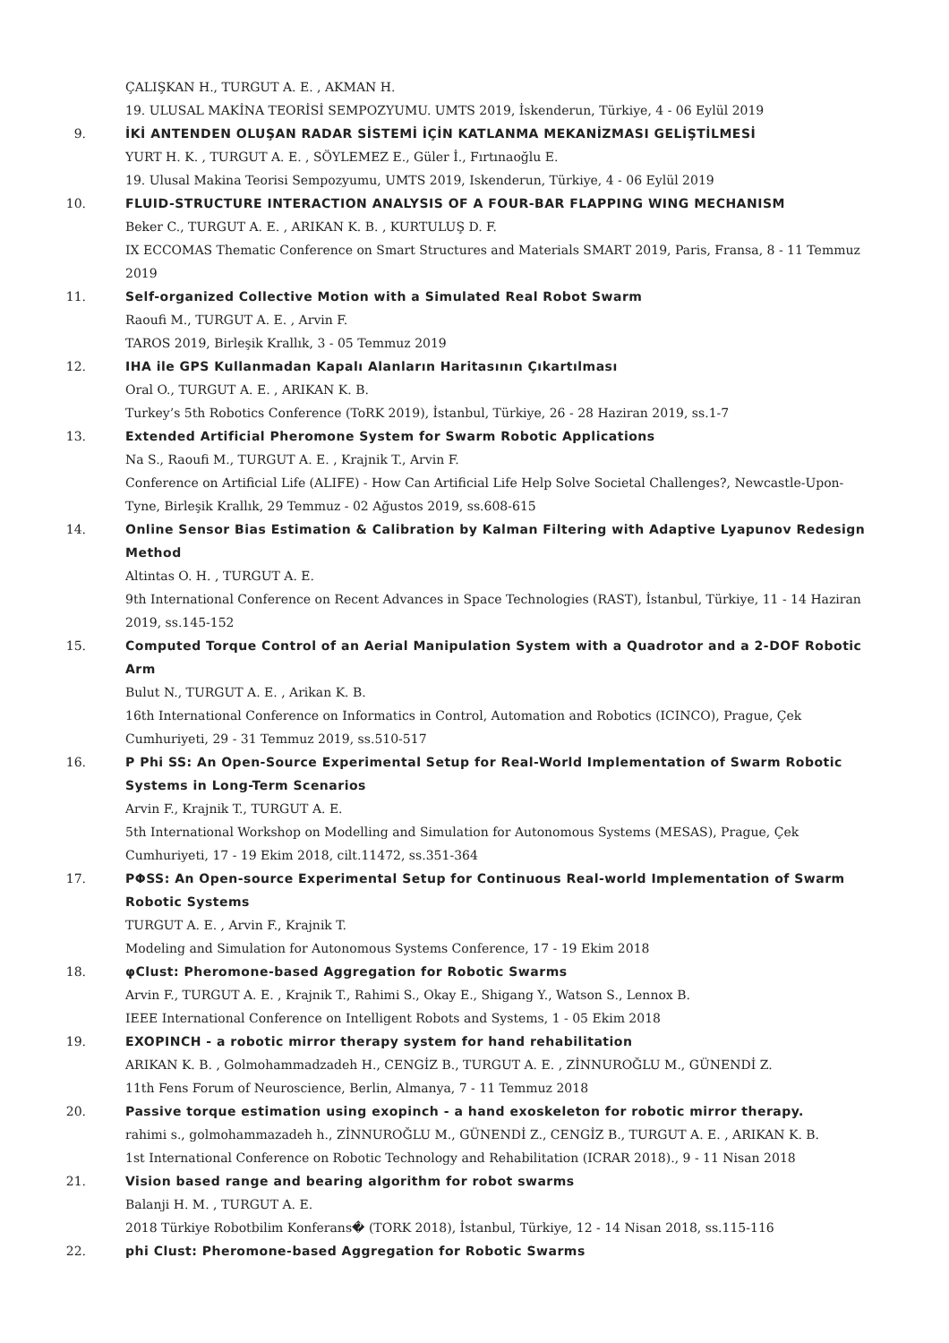ÇALIŞKAN H., TURGUT A. E. , AKMAN H.
19. ULUSAL MAKİNA TEORİSİ SEMPOZYUMU. UMTS 2019, İskenderun, Türkiye, 4 - 06 Eylül 2019
9. İKİ ANTENDEN OLUŞAN RADAR SİSTEMİ İÇİN KATLANMA MEKANİZMASI GELİŞTİLMESİ
YURT H. K. , TURGUT A. E. , SÖYLEMEZ E., Güler İ., Fırtınaoğlu E.
19. Ulusal Makina Teorisi Sempozyumu, UMTS 2019, Iskenderun, Türkiye, 4 - 06 Eylül 2019
10. FLUID-STRUCTURE INTERACTION ANALYSIS OF A FOUR-BAR FLAPPING WING MECHANISM
Beker C., TURGUT A. E. , ARIKAN K. B. , KURTULUŞ D. F.
IX ECCOMAS Thematic Conference on Smart Structures and Materials SMART 2019, Paris, Fransa, 8 - 11 Temmuz 2019
11. Self-organized Collective Motion with a Simulated Real Robot Swarm
Raoufi M., TURGUT A. E. , Arvin F.
TAROS 2019, Birleşik Krallık, 3 - 05 Temmuz 2019
12. IHA ile GPS Kullanmadan Kapalı Alanların Haritasının Çıkartılması
Oral O., TURGUT A. E. , ARIKAN K. B.
Turkey’s 5th Robotics Conference (ToRK 2019), İstanbul, Türkiye, 26 - 28 Haziran 2019, ss.1-7
13. Extended Artificial Pheromone System for Swarm Robotic Applications
Na S., Raoufi M., TURGUT A. E. , Krajnik T., Arvin F.
Conference on Artificial Life (ALIFE) - How Can Artificial Life Help Solve Societal Challenges?, Newcastle-Upon-Tyne, Birleşik Krallık, 29 Temmuz - 02 Ağustos 2019, ss.608-615
14. Online Sensor Bias Estimation & Calibration by Kalman Filtering with Adaptive Lyapunov Redesign Method
Altintas O. H. , TURGUT A. E.
9th International Conference on Recent Advances in Space Technologies (RAST), İstanbul, Türkiye, 11 - 14 Haziran 2019, ss.145-152
15. Computed Torque Control of an Aerial Manipulation System with a Quadrotor and a 2-DOF Robotic Arm
Bulut N., TURGUT A. E. , Arikan K. B.
16th International Conference on Informatics in Control, Automation and Robotics (ICINCO), Prague, Çek Cumhuriyeti, 29 - 31 Temmuz 2019, ss.510-517
16. P Phi SS: An Open-Source Experimental Setup for Real-World Implementation of Swarm Robotic Systems in Long-Term Scenarios
Arvin F., Krajnik T., TURGUT A. E.
5th International Workshop on Modelling and Simulation for Autonomous Systems (MESAS), Prague, Çek Cumhuriyeti, 17 - 19 Ekim 2018, cilt.11472, ss.351-364
17. PΦSS: An Open-source Experimental Setup for Continuous Real-world Implementation of Swarm Robotic Systems
TURGUT A. E. , Arvin F., Krajnik T.
Modeling and Simulation for Autonomous Systems Conference, 17 - 19 Ekim 2018
18. φClust: Pheromone-based Aggregation for Robotic Swarms
Arvin F., TURGUT A. E. , Krajnik T., Rahimi S., Okay E., Shigang Y., Watson S., Lennox B.
IEEE International Conference on Intelligent Robots and Systems, 1 - 05 Ekim 2018
19. EXOPINCH - a robotic mirror therapy system for hand rehabilitation
ARIKAN K. B. , Golmohammadzadeh H., CENGİZ B., TURGUT A. E. , ZİNNUROĞLU M., GÜNENDİ Z.
11th Fens Forum of Neuroscience, Berlin, Almanya, 7 - 11 Temmuz 2018
20. Passive torque estimation using exopinch - a hand exoskeleton for robotic mirror therapy.
rahimi s., golmohammazadeh h., ZİNNUROĞLU M., GÜNENDİ Z., CENGİZ B., TURGUT A. E. , ARIKAN K. B.
1st International Conference on Robotic Technology and Rehabilitation (ICRAR 2018)., 9 - 11 Nisan 2018
21. Vision based range and bearing algorithm for robot swarms
Balanji H. M. , TURGUT A. E.
2018 Türkiye Robotbilim Konferans� (TORK 2018), İstanbul, Türkiye, 12 - 14 Nisan 2018, ss.115-116
22. phi Clust: Pheromone-based Aggregation for Robotic Swarms